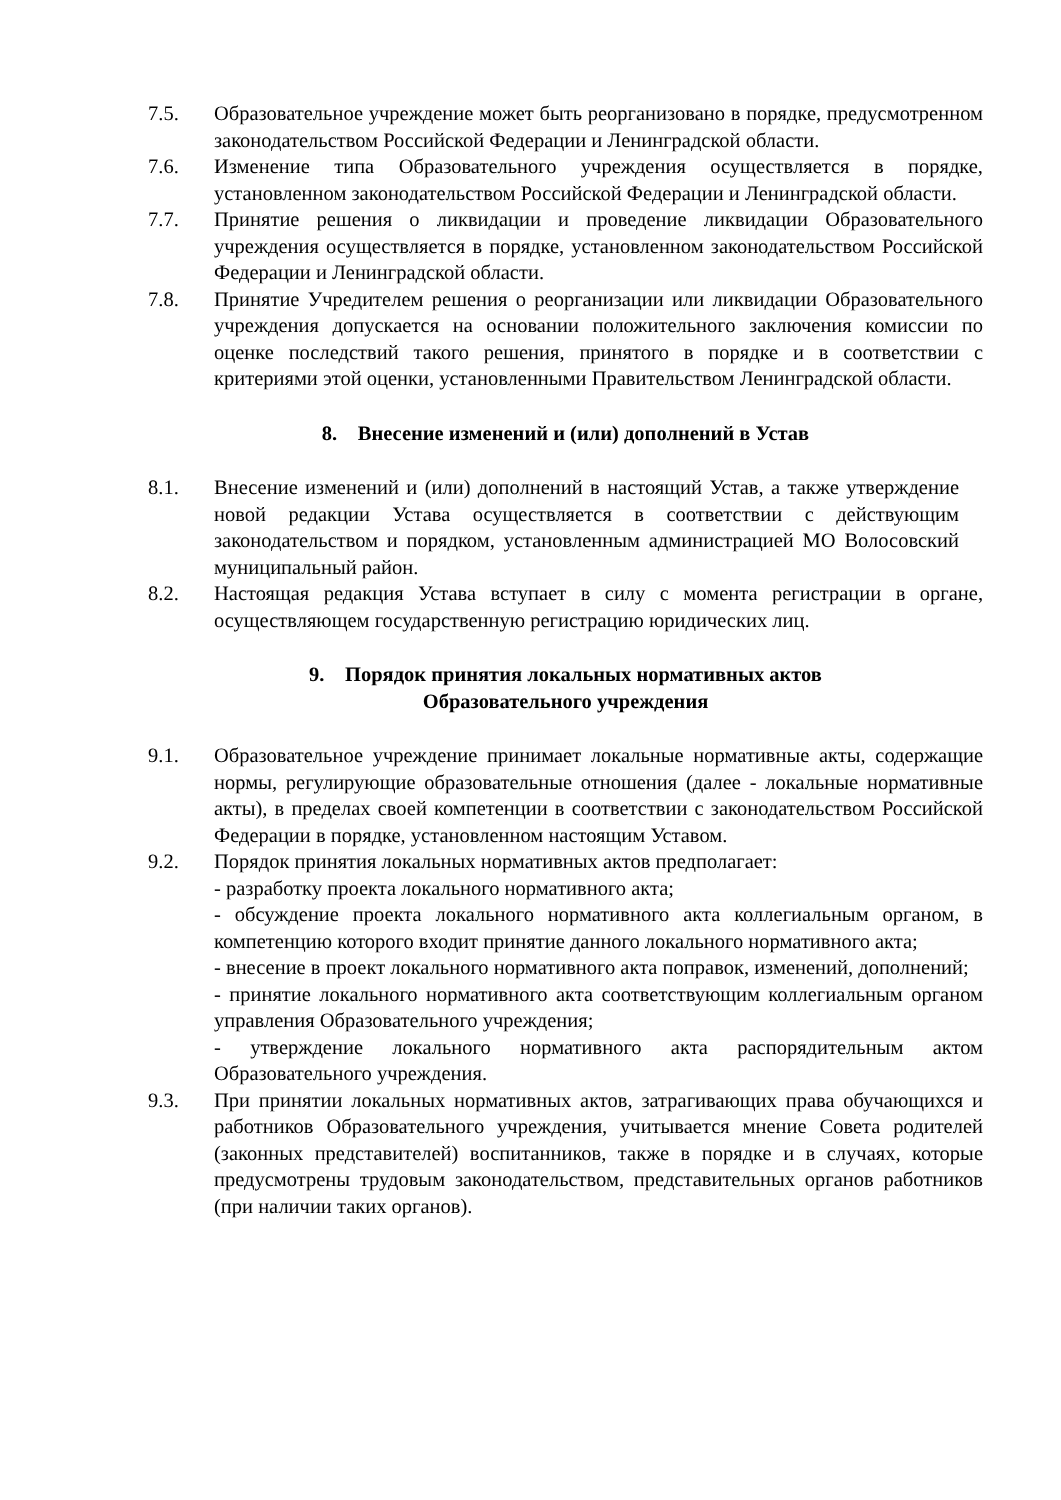7.5. Образовательное учреждение может быть реорганизовано в порядке, предусмотренном законодательством Российской Федерации и Ленинградской области.
7.6. Изменение типа Образовательного учреждения осуществляется в порядке, установленном законодательством Российской Федерации и Ленинградской области.
7.7. Принятие решения о ликвидации и проведение ликвидации Образовательного учреждения осуществляется в порядке, установленном законодательством Российской Федерации и Ленинградской области.
7.8. Принятие Учредителем решения о реорганизации или ликвидации Образовательного учреждения допускается на основании положительного заключения комиссии по оценке последствий такого решения, принятого в порядке и в соответствии с критериями этой оценки, установленными Правительством Ленинградской области.
8. Внесение изменений и (или) дополнений в Устав
8.1. Внесение изменений и (или) дополнений в настоящий Устав, а также утверждение новой редакции Устава осуществляется в соответствии с действующим законодательством и порядком, установленным администрацией МО Волосовский муниципальный район.
8.2. Настоящая редакция Устава вступает в силу с момента регистрации в органе, осуществляющем государственную регистрацию юридических лиц.
9. Порядок принятия локальных нормативных актов
Образовательного учреждения
9.1. Образовательное учреждение принимает локальные нормативные акты, содержащие нормы, регулирующие образовательные отношения (далее - локальные нормативные акты), в пределах своей компетенции в соответствии с законодательством Российской Федерации в порядке, установленном настоящим Уставом.
9.2. Порядок принятия локальных нормативных актов предполагает:
- разработку проекта локального нормативного акта;
- обсуждение проекта локального нормативного акта коллегиальным органом, в компетенцию которого входит принятие данного локального нормативного акта;
- внесение в проект локального нормативного акта поправок, изменений, дополнений;
- принятие локального нормативного акта соответствующим коллегиальным органом управления Образовательного учреждения;
- утверждение локального нормативного акта распорядительным актом Образовательного учреждения.
9.3. При принятии локальных нормативных актов, затрагивающих права обучающихся и работников Образовательного учреждения, учитывается мнение Совета родителей (законных представителей) воспитанников, также в порядке и в случаях, которые предусмотрены трудовым законодательством, представительных органов работников (при наличии таких органов).